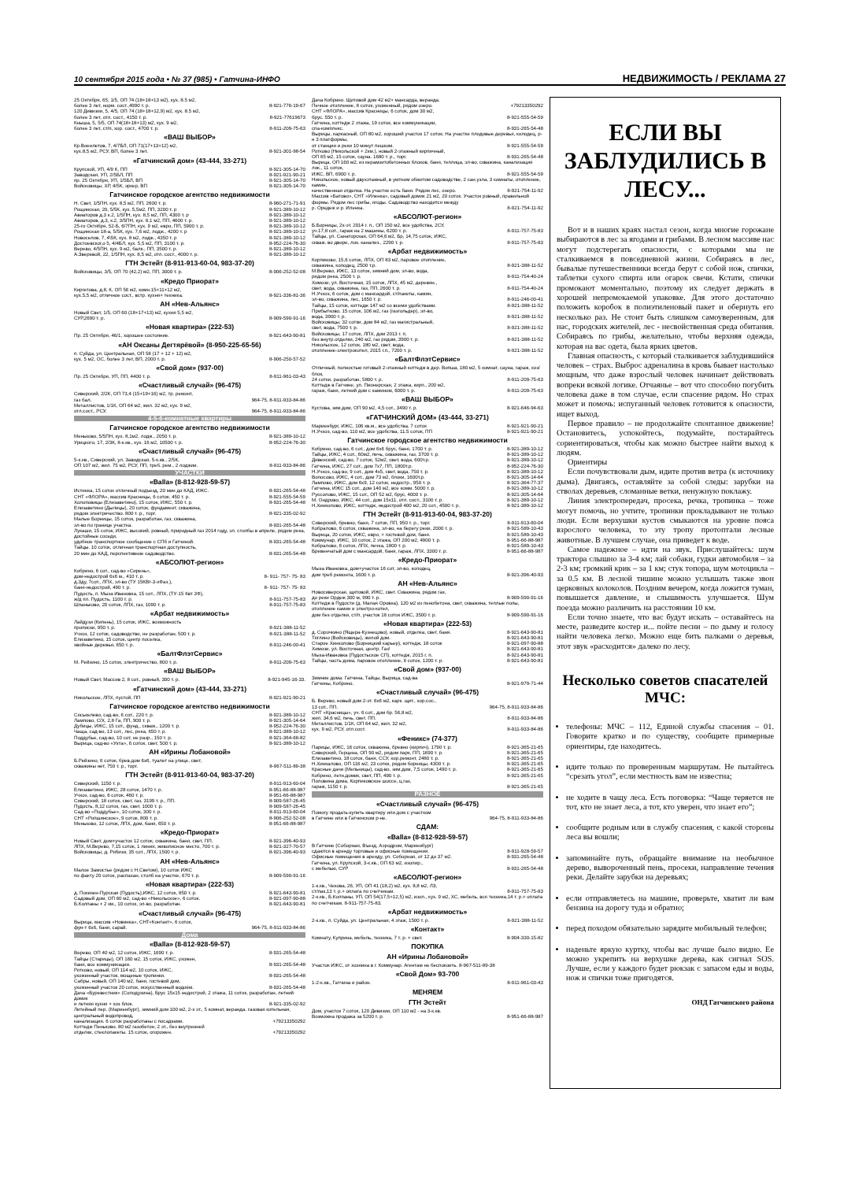10 сентября 2015 года • № 37 (985) • Гатчина-ИНФО НЕДВИЖИМОСТЬ / РЕКЛАМА 27
25 Октября, 65, 1/5, ОП 74 (18+18+13 м2), кух. 8.5 м2,
более 3 лет, норм. сост.,4990 т. р. 8-921-776-19-67
120 Дивизии, 5, 4/5, ОП 74 (18+18+12,9) м2, кух. 8.5 м2,
более 3 лет, отл. сост., 4150 т. р. 8-921-77619673
Кныша, 5, 5/5, ОП 74(18+18+13) м2, кух. 9 м2,
более 3 лет, ст/п, хор. сост., 4700 т. р. 8-911-209-75-63
«ВАШ ВЫБОР»
Кр.Военлетов, 7, 4/7БЛ, ОП 71(17+13+12) м2,
кух.8,5 м2, РСУ, ВП, более 3 лет. 8-921-301-98-54
«Гатчинский дом» (43-444, 33-271)
Крупской, УП, 4/9 К, ПП 8-921-305-14-70
Заводская, УП, 2/5БЛ, ПП 8-921-921-90-21
пр. 25 Октября, УП, 1/5БЛ, ВП 8-921-305-14-70
Войсковицы, ХР, 4/5К, эркер, ВП 8-921-305-14-70
Гатчинское городское агентство недвижимости
Н. Свет, 1/5ПН, кух. 8,5 м2, ПП, 2600 т. р. 8-960-271-71-91
Рощинская, 20, 5/5К, кух. 5,5м2, ПП, 3200 т. р 8-921-389-10-12
Авиаторов д.3 к.2, 1/5ПН, кух. 8,5 м2, ПП, 4300 т. р 8-921-389-10-12
Авиаторов, д.3, к.2, 3/5ПН, кух. 8,1 м2, ПП, 4600 т. р. 8-921-389-10-12
25-го Октября, 52-Б, 6/7ПН, кух. 9 м2, евро, ПП, 5900 т. р. 8-921-389-10-12
Рощинская 18-а, 5/5К, кух. 7,6 м2, лодж., 4200 т. р 8-921-389-10-12
Новоселов, 7, 4\5К, кух. 8 м2, лодж., 4350 т. р 8-921-389-10-12
Достоевског,о 5, 4/4БЛ, кух. 5,5 м2, ПП, 3100 т. р. 8-952-224-76-30
Верево, 4/5ПН, кух. 9 м2, балк., ПП, 3500 т. р. 8-921-389-10-12
А.Зверевой, 22, 1/5ПН, кух. 8,5 м2, отл. сост., 4000 т. р. 8-921-389-10-12
ГТН Эстейт (8-911-913-60-04, 983-37-20)
Войсковицы, 3/5, ОП 70 (42,2) м2, ПП, 3000 т. р. 8-906-252-52-08
«Кредо Приорат»
Киргетова, д.8, К, ОП 56 м2, комн.15+11+12 м2,
кух.5,5 м2, отличное сост., встр. кухня+ техника. 8-921-336-81-36
АН «Нев-Альянс»
Новый Свет, 1/5, ОП 60 (18+17+13) м2, кухня 5,5 м2,
СУР,2690 т. р. 8-909-590-91-16
«Новая квартира» (222-53)
Пр. 25 Октября, 46/1, хорошее состояние. 8-921-643-90-81
«АН Оксаны Дегтярёвой» (8-950-225-65-56)
п. Суйда, ул. Центральная, ОП 58 (17 + 12 + 12) м2,
кух. 5 м2, ОС, более 3 лет, ВП, 2000 т. р. 8-906-250-57-52
«Свой дом» (937-00)
Пр. 25 Октября, УП, ПП, 4400 т. р. 8-911-961-03-43
«Счастливый случай» (96-475)
Сиверский, 2/2К, ОП 73,4 (15+19+16) м2, тр. ремонт,
газ бал. 964-75, 8-911-933-84-86
Металлистов, 1/1К, ОП 64 м2, жил. 32 м2, кух. 9 м2,
отл.сост., РСУ. 964-75, 8-911-933-84-86
4-5-6-комнатные квартиры
Гатчинское городское агентство недвижимости
Меньково, 5/5ПН, кух. 8,1м2, лодж., 2050 т. р. 8-921-389-10-12
Урицкого, 17, 2/3К, 8-к.кв., кух. 16 м2, 10500 т. р. 8-952-224-76-30
«Счастливый случай» (96-475)
5-к.кв., Сиверский, ул. Заводская, 5-к.кв., 2/5К,
ОП 107 м2, жил. 75 м2, РСУ, ПП, треб. рем., 2 лоджии. 8-911-933-84-86
УЧАСТКИ
«Balla» (8-812-928-59-57)
Истинка, 15 соток отличный подъезд, 20 мин до КАД, ИЖС. 8-931-265-54-48
СНТ «ФЛОРА», массив Красницы, 6 соток. 450 т. р. 8-921-555-54-59
Холоповицы (Елизаветино), 15 соток, ИЖС, 550 т. р. 8-931-265-54-48
Елизаветино (Дылицы), 20 соток, фундамент, скважина,
рядом электричество. 800 т. р., торг. 8-921-335-02-92
Малые Борницы, 15 соток, разработан, газ, скважина,
эл-во по границе участка. 8-931-265-54-48
Лукаши, 15 соток, ИЖС, высокий, ровный, природный газ 2014 году, эл. столбы в апреле, рядом река, достойные соседи,
удобное транспортное сообщение с СПб и Гатчиной. 8-931-265-54-48
Тайцы. 10 соток, отличная транспортная доступность,
20 мин до КАД, перспективное садоводство. 8-931-265-54-48
«АБСОЛЮТ-регион»
Кобрино, 6 сот., сад-во «Сирень»,
дом-недострой 6х6 м., 410 т. р. 8- 911- 757- 75- 83
д.Зду, 7сот., ЛПХ, эл-во (ТУ 15КВт-3-хФаз.),
баня-недострой, 490 т. р. 8- 911- 757- 75- 83
Пудость, п. Мыза Ивановка, 15 сот., ЛПХ, (ТУ-15 Квт 3Ф),
ж/д пл. Пудость, 1100 т. р. 8-911-757-75-83
Шпаньково, 20 соток, ЛПХ, газ, 1090 т. р. 8-911-757-75-83
«Арбат недвижимость»
Лайдузи (Кипень), 15 соток, ИЖС, возможность
прописки, 950 т. р. 8-921-388-11-52
Учхоз, 12 соток, садоводство, не разработан, 500 т. р. 8-921-388-11-52
Елизаветино, 15 соток, центр поселка,
хвойные деревья, 650 т. р. 8-911-246-00-41
«БалтФлэтСервис»
М. Рейзино, 15 соток, электричество, 800 т. р. 8-911-209-75-63
«ВАШ ВЫБОР»
Новый Свет, Массив 2, 8 сот., ровный, 300 т. р. 8-921-945-16-33.
«Гатчинский дом» (43-444, 33-271)
Никольское, ЛПХ, пустой, ПП 8-921-921-90-21
Гатчинское городское агентство недвижимости
Сяськелево, сад-во, 6 сот., 220 т. р. 8-921-389-10-12
Лампово, С/Х, 2,8 Га, ПП, 900 т. р. 8-921-305-14-64
Дубицы, ИЖС, 15 сот., фунд., скваж., 1200 т. р. 8-952-224-76-30
Чаща, сад-во, 13 сот., лес, река, 650 т. р. 8-921-389-10-12
Поддубье, сад-во, 10 сот, не разр., 150 т. р. 8-921-364-68-82
Вырица, сад-во «Ухта», 6 соток, свет, 500 т. р. 8-921-389-10-12
АН «Ирины Лобановой»
Б.Рейзино, 6 соток, брев.дом 6х6, туалет на улице, свет,
скважины нет, 750 т. р., торг. 8-967-511-89-38
ГТН Эстейт (8-911-913-60-04, 983-37-20)
Сиверский, 1150 т. р. 8-911-913-60-04
Елизаветино, ИЖС, 28 соток, 1470 т. р. 8-951-66-88-987
Учхоз, сад-во, 6 соток, 460 т. р. 8-951-66-88-987
Сиверский, 18 соток, свет, газ, 3199 т. р., ПП. 8-909-587-26-45
Пудость, 8,12 соток, газ, свет, 1000 т. р. 8-909-587-26-45
Сад-во «Поддубье», 10 соток, 300 т. р. 8-911-913-60-04
СНТ «Ропшинское», 9 соток, 800 т. р. 8-906-252-52-08
Меньково, 12 соток, ЛПХ, дом, баня, 650 т. р. 8-951-66-88-987
«Кредо-Приорат»
Новый Свет, дом+участок 12 соток, скважина, баня, свет, ПП. 8-921-396-40-93
ЛПХ, М.Верево, 7,15 соток, 1 линия, живописное место, 700 т. р. 8-921-327-70-57
Войсковицы, д. Рябизи, 35 сот., ЛПХ, 1500 т. р. 8-921-396-40-93
АН «Нев-Альянс»
Малое Замостье (рядом с Н.Светом), 10 соток ИЖС
по факту 20 соток, распахан, столб на участке, 670 т. р. 8-909-590-91-16
«Новая квартира» (222-53)
д. Покизен-Пурская (Пудость),ИЖС, 12 соток, 850 т. р. 8-921-643-90-81
Садовый дом, ОП 60 м2, сад-во «Никольское», 6 соток. 8-921-097-90-88
Б.Колпаны + 2 км., 10 соток, эл-во, разработан. 8-921-643-90-81
«Счастливый случай» (96-475)
Вырица, массив «Новинка», СНТ«Контакт», 6 соток,
фун-т 6х6, баня, сарай. 964-75, 8-911-933-84-86
Дома
«Balla» (8-812-928-59-57)
Верево, ОП 40 м2, 12 соток, ИЖС, 1690 т. р. 8-931-265-54-48
Тайцы (Старицы), ОП 160 м2, 15 соток, ИЖС, ухожен,
баня, все коммуникации. 8-931-265-54-48
Ротково, новый, ОП 114 м2, 10 соток, ИЖС,
ухоженный участок, мощеные тропинки. 8-931-265-54-48
Сабры, новый, ОП 140 м2, баня, гостевой дом,
ухоженный участок 20 соток, искусственный водоём. 8-931-265-54-48
Дача «Буревестник» (Солодухина), Брус 15х15 недострой, 2 этажа, 11 соток, разработан, летний домик
и летняя кухня + хоз блок. 8-921-335-02-92
Литейный пер. (Мариенбург), зимний дом 100 м2, 2-х эт., 5 комнат, веранда. газовая котельная, центральный водопровод,
канализация. 6 соток разработаны с посадками. +79213350292
Коттедж Пеньково. 80 м2 газобетон, 2 эт., без внутренней
отделки, стеклопакеты. 15 соток, огорожен. +79213350292
Дача Кобрино. Щитовой дом 42 м2+ мансарда, веранда.
Печное отопление, 8 соток, ухоженный, рядом озеро. +79213350292
СНТ «ФЛОРА», массив Красницы, 6 соток, дом 30 м2,
брус. 550 т. р. 8-921-555-54-59
Гатчина, коттедж 2 этажа, 19 соток, все коммуникации,
спа-комплекс. 8-931-265-54-48
Вырицы, каркасный, ОП 80 м2, хороший участок 17 соток. На участке плодовые деревья, колодец, р-н 3 платформы,
от станции и реки 10 минут пешком. 8-921-555-54-59
Ротково (Никольской + 2км.), новый 2-этажный кирпичный,
ОП 65 м2, 15 соток, сауна. 1680 т. р., торг. 8-931-265-54-48
Вырица, ОП 160 м2, из керамзитобетонных блоков, баня, теплица, эл-во, скважина, канализация лок., 11 соток,
ИЖС, ВП, 6900 т. р. 8-921-555-54-59
Никольское, новый двухэтажный, в уютном обжитом садоводстве, 2 сан.узла, 3 комнаты, отопление, камин,
качественная отделка. На участке есть баня. Рядом лес, озеро. 8-921-754-11-92
Массив «Батово», СНТ «Иленка», садовый домик 21 м2, 20 соток. Участок ровный, правильной формы. Рядом лес грибы, ягоды. Садоводство находится между
р. Оредеж и р. Иленка. 8-921-754-11-92
«АБСОЛЮТ-регион»
Б.Борницы, 2х-эт. 2014 г. п., ОП 150 м2, все удобства, 2СУ,
уч.17,8 сот., гараж на 2 машины, 6200 т. р. 8-911-757-75-83
Тайцы, ул. Санаторская, ОП 64,6 м2, Бр, 14,75 соток, ИЖС,
скваж. во дворе, лок. канализ., 2290 т. р. 8-911-757-75-83
«Арбат недвижимость»
Корпиково, 15,6 соток, ЛПХ, ОП 83 м2, паровое отопление,
скважина, колодец, 2500 т.р. 8-921-388-11-52
М.Верево, ИЖС, 13 соток, зимний дом, эл-во, вода,
рядом река, 2500 т. р. 8-911-754-40-24
Химози, ул. Восточная, 15 соток, ЛПХ, 45 м2, деревян.,
свет, вода, скважина, газ, ПП, 2600 т. р. 8-911-754-40-24
Н.Учхоз, 6 соток, дом с мансардой, ст/пакеты, камин,
эл-во, скважина, лес, 1650 т. р. 8-911-246-00-41
Тайцы, 15 соток, коттедж 147 м2 со всеми удобствами. 8-921-388-11-52
Прибытково, 15 соток, 106 м2, газ (газгольдер), эл-во,
вода, 3900 т. р. 8-921-388-11-52
Войсковицы, 32 сотки, дом 84 м2, газ магистральный,
свет, вода, 7500 т. р. 8-921-388-11-52
Войсковицы, 17 соток, ЛПХ, дом 2013 г. п.
без внутр.отделки, 240 м2, газ рядом, 3900 т. р. 8-921-388-11-52
Никольское, 12 соток, 180 м2, свет, вода,
отопление-электрокотел, 2015 г.п., 7200 т. р. 8-921-388-11-52
«БалтФлэтСервис»
Отличный, полностью готовый 2-этажный коттедж в дер. Вопша, 180 м2, 5 комнат, сауна, гараж, хоз/блок,
24 сотки, разработан, 5800 т. р. 8-911-209-75-63
Коттедж в Гатчине, ул. Пионерская, 2 этажа, кирп., 200 м2,
гараж, баня, летний дом с камином, 6000 т. р. 8-911-209-75-63
«ВАШ ВЫБОР»
Кустова, зим.дом, ОП 90 м2, 4,5 сот., 3490 т. р. 8-921-646-94-63
«ГАТЧИНСКИЙ ДОМ» (43-444, 33-271)
Мариенбург, ИЖС, 106 кв.м., все удобства, 7 соток 8-921-921-90-21
Н.Учхоз, сад-во, 110 м2, все удобства, 11.5 соток, ПП 8-921-921-90-21
Гатчинское городское агентство недвижимости
Кобрино, сад-во, 6 сот., дом 6х6 брус, баня, 1700 т. р. 8-921-389-10-12
Тайцы, ИЖС, 4 сот., 60м2, печь, скважина, газ, 3700 т. р. 8-921-389-10-12
Дивенский, сад-во, 7 соток, 52м2, свет, вода, 600т.р. 8-921-389-10-12
Гатчина, ИЖС, 27 сот., дом 7х7, ПП, 1800т.р. 8-952-224-76-30
Н.Учхоз, сад-во, 9 сот., дом 4х5, свет, вода, 750 т. р. 8-921-389-10-12
Волосово, ИЖС, 4 сот., дом 73 м2, блоки, 1600т.р. 8-921-305-14-64
Лампово, ИЖС, дом 6х9, 12 соток, недостр., 950 т. р. 8-921-364-77-37
Гатчина, ИЖС 15 сот., дом 140 м2, все комм. 5000 т. р. 8-921-389-10-12
Руссолово, ИЖС, 15 сот., ОП 52 м2, брус, 4000 т. р. 8-921-305-14-64
М. Ондрово, ИЖС, 44 сот., дом 15х11, отл. сост., 3100 т. р. 8-921-389-10-12
Н.Хинколово, ИЖС, коттедж, недострой 400 м2, 20 сот., 4500 т. р. 8-921-389-10-12
ГТН Эстейт (8-911-913-60-04, 983-37-20)
Сиверский, бревно, баня, 7 соток, ПП, 950 т. р., торг. 8-911-913-60-04
Кобралово, 6 соток, скважина, эл-во, на берегу реки, 2000 т. р. 8-921-589-10-43
Вырица, 20 соток, ИЖС, евро, + гостевой дом, баня. 8-921-589-10-43
Коммунар, ИЖС, 10 соток, 2 этажа, ОП 200 м2, 4900 т. р. 8-951-66-88-987
Кобралово, 6 соток, ЛПХ, печка, 1800 т. р. 8-921-589-10-43
Бревенчатый дом с мансардой, баня, гараж, ЛПХ, 3300 т. р. 8-951-66-88-987
«Кредо-Приорат»
Мыза Ивановка, дом+участок 16 сот, эл-во, колодец,
дом треб ремонта, 1600 т. р. 8-921-396-40-93
АН «Нев-Альянс»
Новосиверская, щитовой, ИЖС, свет. Скважина, рядом газ,
до реки Ордеж 300 м, 990 т. р. 8-909-590-91-16
Коттедж в Пудости (д. Малая Оровка), 120 м2 из пенобетона, свет, скважина, теплые полы, отопление камин и электро-котел,
дом без отделки, ст/п, участок 16 соток ИЖС, 3500 т. р. 8-909-590-91-16
«Новая квартира» (222-53)
д. Сорочкино (Ящера-Кузнецово), новый, отделка, свет, баня. 8-921-643-90-81
Тяглино (Войсковицы), жилой дом. 8-921-643-90-81
Старое Хинколово (Борницкий карьер), коттедж, 18 соток 8-921-097-90-88
Химози, ул. Восточная, центр. Газ! 8-921-643-90-81
Мыза-Ивановка (Пудостьское СП), коттедж, 2015 г. п. 8-921-643-90-81
Тайцы, часть дома, паровое отопление, 6 соток, 1200 т. р. 8-921-643-90-81
«Свой дом» (937-00)
Зимние дома: Гатчина, Тайцы, Вырица, сад-ва
Гатчины, Кобрино. 8-921-979-71-44
«Счастливый случай» (96-475)
Б. Верево, новый дом 2-эт. 6х6 м2, карк. щит., хор.сос.,
13 сот., ПП. 964-75, 8-911-933-84-86
СНТ «Красницы», уч. 6 сот., дом бр. 56,8 м2,
жил. 34,6 м2, печь, свет. ПП. 8-911-933-84-86
Металлистов, 1/1К, ОП 64 м2, жил. 32 м2,
кух. 9 м2, РСУ, отл.сост. 8-911-933-84-86
«Феникс» (74-377)
Парицы, ИЖС, 16 соток, скважина, бревно (кирпич), 1790 т. р. 8-921-365-21-65
Сиверский, Герцена, ОП 90 м2, рядом парк, ПП, 1690 т. р. 8-921-365-21-65
Елизаветино, 18 соток, баня, ССУ, хор.ремонт, 2480 т. р. 8-921-365-21-65
Н.Хинкалово, ОП 116 м2, 23 сотки, рядом борницы, 4300 т. р. 8-921-365-21-65
Красные дачи (Мельницы), сад-во, зим.дом, 7,5 соток, 1490 т. р. 8-921-365-21-65
Кобрино, летн.домик, свет, ПП, 490 т. р. 8-921-365-21-65
Половина дома, Корпиковское шоссе, ц.газ,
гараж, 1150 т. р. 8-921-365-21-65
РАЗНОЕ
«Счастливый случай» (96-475)
Помогу продать-купить квартиру или дом с участком
в Гатчине или в Гатчинском р-не. 964-75, 8-911-933-84-86
СДАМ:
«Balla» (8-812-928-59-57)
В Гатчине (Соборная, Въезд, Аэродром, Мариенбург)
сдаются в аренду торговые и офисные помещения. 8-911-928-59-57
Офисные помещения в аренду, ул. Соборная, от 12 до 37 м2. 8-931-265-54-48
Гатчина, ул. Крупской, 3-к.кв., ОП 63 м2, изолир.,
с мебелью, СУР 8-931-265-54-48
«АБСОЛЮТ-регион»
1-к.кв., Чехова, 26, УП, ОП 41 (18,2) м2, кух. 8,8 м2, ЛЗ,
ст/пак,13 т. р.+ оплата по счетчикам. 8-911-757-75-83
2-к.кв., Б.Колпаны, УП. ОП 54(17,5+12,5) м2, изол., кух. 9 м2, ХС, мебель, вся техника,14 т. р.+ оплата по счетчикам. 8-911-757-75-83.
«Арбат недвижимость»
2-к.кв., п. Суйда, ул. Центральная, 4 этаж, 1500 т. р. 8-921-388-11-52
«Контакт»
Комнату, Куприна, мебель, техника, 7 т. р. + свет. 8-904-330-15-82
ПОКУПКА
АН «Ирины Лобановой»
Участок ИЖС, от хозяина в г. Коммунар. Агентам не беспокоить. 8-967-511-89-38
«Свой Дом» 93-700
1-2-к.кв., Гатчина и район. 8-911-961-03-43
МЕНЯЕМ
ГТН Эстейт
Дом, участок 7 соток, 120 Дивизии, ОП 110 м2 - на 3-к.кв.
Возможна продажа за 5200 т. р. 8-951-66-88-987
ЕСЛИ ВЫ ЗАБЛУДИЛИСЬ В ЛЕСУ...
Вот и в наших краях настал сезон, когда многие горожане выбираются в лес за ягодами и грибами. В лесном массиве нас могут подстерегать опасности, с которыми мы не сталкиваемся в повседневной жизни. Собираясь в лес, бывалые путешественники всегда берут с собой нож, спички, таблетки сухого спирта или огарок свечи. Кстати, спички промокают моментально, поэтому их следует держать в хорошей непромокаемой упаковке. Для этого достаточно положить коробок в полиэтиленовый пакет и обернуть его несколько раз. Не стоит быть слишком самоуверенным, для нас, городских жителей, лес - несвойственная среда обитания. Собираясь по грибы, желательно, чтобы верхняя одежда, которая на вас одета, была ярких цветов.
Главная опасность, с который сталкивается заблудившийся человек – страх. Выброс адреналина в кровь бывает настолько мощным, что даже взрослый человек начинает действовать вопреки всякой логике. Отчаянье – вот что способно погубить человека даже в том случае, если спасение рядом. Но страх может и помочь: испуганный человек готовится к опасности, ищет выход.
Первое правило – не продолжайте спонтанное движение! Остановитесь, успокойтесь, подумайте, постарайтесь сориентироваться, чтобы как можно быстрее найти выход к людям.
Ориентиры
Если почувствовали дым, идите против ветра (к источнику дыма). Двигаясь, оставляйте за собой следы: зарубки на стволах деревьев, сломанные ветки, ненужную поклажу.
Линия электропередач, просека, речка, тропинка – тоже могут помочь, но учтите, тропинки прокладывают не только люди. Если верхушки кустов смыкаются на уровне пояса взрослого человека, то эту тропу протоптали лесные животные. В лучшем случае, она приведет к воде.
Самое надежное – идти на звук. Прислушайтесь: шум трактора слышно за 3-4 км; лай собаки, гудки автомобиля – за 2-3 км; громкий крик – за 1 км; стук топора, шум мотоцикла – за 0.5 км. В лесной тишине можно услышать также звон церковных колоколов. Поздним вечером, когда ложится туман, повышается давление, и слышимость улучшается. Шум поезда можно различить на расстоянии 10 км.
Если точно знаете, что вас будут искать – оставайтесь на месте, разведите костер и... пойте песни – по дыму и голосу найти человека легко. Можно еще бить палками о деревья, этот звук «расходится» далеко по лесу.
Несколько советов спасателей МЧС:
телефоны: МЧС – 112, Единой службы спасения – 01. Говорите кратко и по существу, сообщите примерные ориентиры, где находитесь.
идите только по проверенным маршрутам. Не пытайтесь “срезать угол”, если местность вам не известна;
не ходите в чащу леса. Есть поговорка: “Чаще теряется не тот, кто не знает леса, а тот, кто уверен, что знает его”;
сообщите родным или в службу спасения, с какой стороны леса вы вошли;
запоминайте путь, обращайте внимание на необычное дерево, вывороченный пень, просеки, направление течения реки. Делайте зарубки на деревьях;
если отправляетесь на машине, проверьте, хватит ли вам бензина на дорогу туда и обратно;
перед походом обязательно зарядите мобильный телефон;
наденьте яркую куртку, чтобы вас лучше было видно. Ее можно укрепить на верхушке дерева, как сигнал SOS. Лучше, если у каждого будет рюкзак с запасом еды и воды, нож и спички тоже пригодятся.
ОНД Гатчинского района